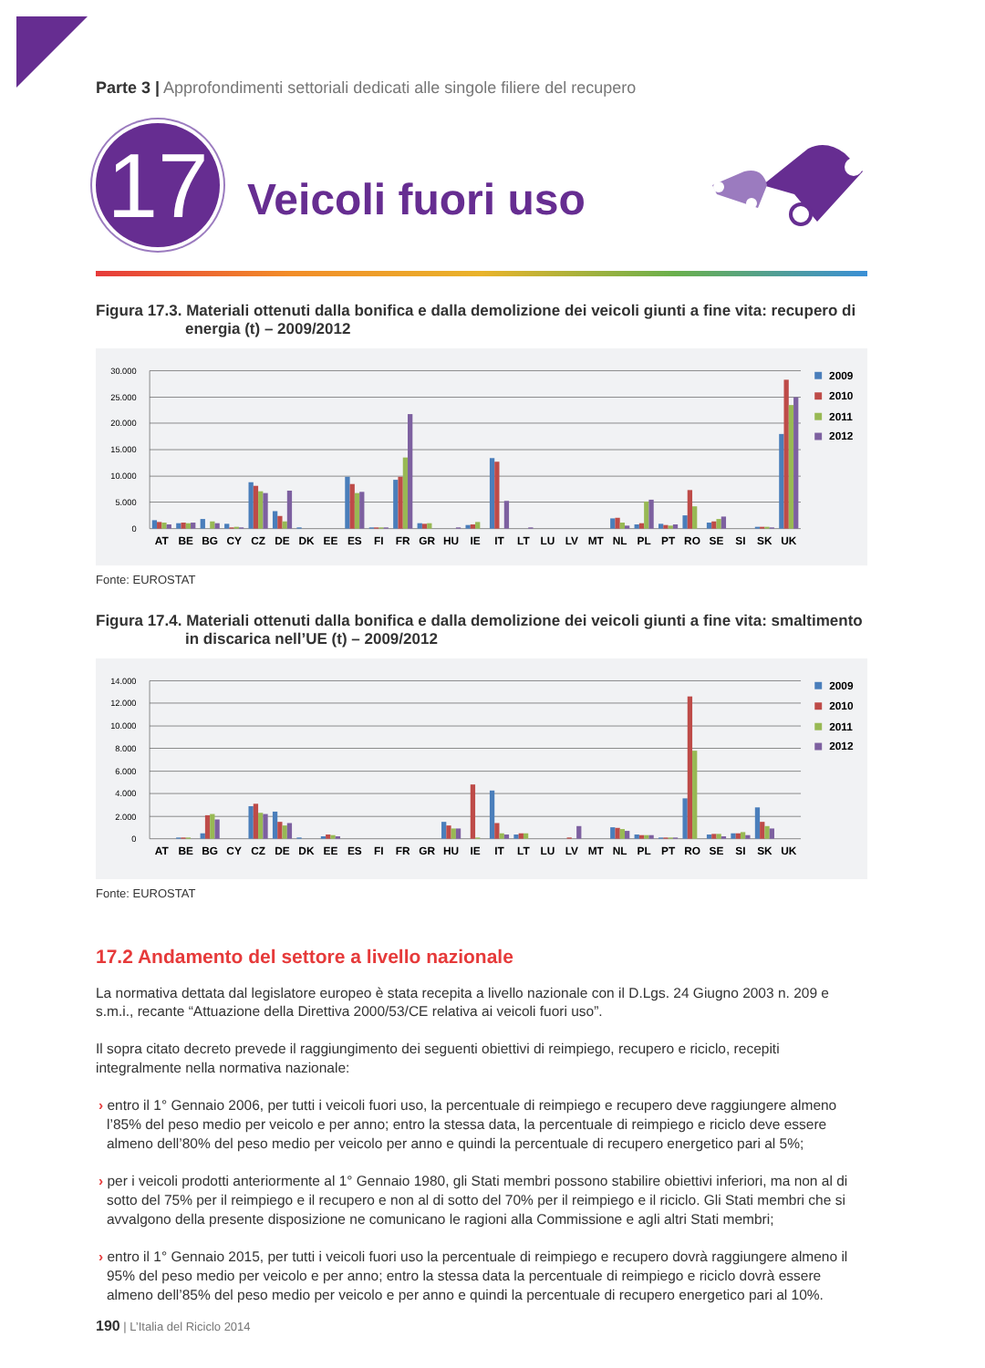Parte 3 | Approfondimenti settoriali dedicati alle singole filiere del recupero
17
Veicoli fuori uso
Figura 17.3. Materiali ottenuti dalla bonifica e dalla demolizione dei veicoli giunti a fine vita: recupero di energia (t) – 2009/2012
30.000
25.000
20.000
15.000
10.000
5.000
0
AT
BE
BG
CY
CZ
DE
DK
EE
ES
FI
FR
GR
HU
IE
IT
LT
LU
LV
MT
NL
PL
PT
RO
SE
SI
SK
UK
2009
2010
2011
2012
Fonte: EUROSTAT
Figura 17.4. Materiali ottenuti dalla bonifica e dalla demolizione dei veicoli giunti a fine vita: smaltimento in discarica nell’UE (t) – 2009/2012
14.000
12.000
10.000
8.000
6.000
4.000
2.000
0
AT
BE
BG
CY
CZ
DE
DK
EE
ES
FI
FR
GR
HU
IE
IT
LT
LU
LV
MT
NL
PL
PT
RO
SE
SI
SK
UK
2009
2010
2011
2012
Fonte: EUROSTAT
17.2 Andamento del settore a livello nazionale
La normativa dettata dal legislatore europeo è stata recepita a livello nazionale con il D.Lgs. 24 Giugno 2003 n. 209 e s.m.i., recante “Attuazione della Direttiva 2000/53/CE relativa ai veicoli fuori uso”.
Il sopra citato decreto prevede il raggiungimento dei seguenti obiettivi di reimpiego, recupero e riciclo, recepiti integralmente nella normativa nazionale:
› entro il 1° Gennaio 2006, per tutti i veicoli fuori uso, la percentuale di reimpiego e recupero deve raggiungere almeno l’85% del peso medio per veicolo e per anno; entro la stessa data, la percentuale di reimpiego e riciclo deve essere almeno dell’80% del peso medio per veicolo per anno e quindi la percentuale di recupero energetico pari al 5%;
› per i veicoli prodotti anteriormente al 1° Gennaio 1980, gli Stati membri possono stabilire obiettivi inferiori, ma non al di sotto del 75% per il reimpiego e il recupero e non al di sotto del 70% per il reimpiego e il riciclo. Gli Stati membri che si avvalgono della presente disposizione ne comunicano le ragioni alla Commissione e agli altri Stati membri;
› entro il 1° Gennaio 2015, per tutti i veicoli fuori uso la percentuale di reimpiego e recupero dovrà raggiungere almeno il 95% del peso medio per veicolo e per anno; entro la stessa data la percentuale di reimpiego e riciclo dovrà essere almeno dell’85% del peso medio per veicolo e per anno e quindi la percentuale di recupero energetico pari al 10%.
190 | L’Italia del Riciclo 2014